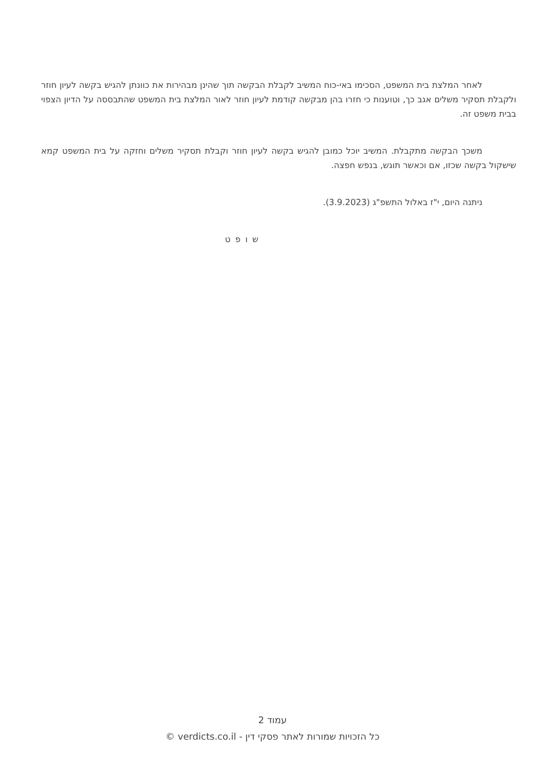לאחר המלצת בית המשפט, הסכימו באי-כוח המשיב לקבלת הבקשה תוך שהינן מבהירות את כוונתן להגיש בקשה לעיון חוזר ולקבלת תסקיר משלים אגב כך, וטוענות כי חזרו בהן מבקשה קודמת לעיון חוזר לאור המלצת בית המשפט שהתבססה על הדיון הצפוי בבית משפט זה.
משכך הבקשה מתקבלת. המשיב יוכל כמובן להגיש בקשה לעיון חוזר וקבלת תסקיר משלים וחזקה על בית המשפט קמא שישקול בקשה שכזו, אם וכאשר תוגש, בנפש חפצה.
ניתנה היום, י"ז באלול התשפ"ג (3.9.2023).
ש ו פ ט
עמוד 2
כל הזכויות שמורות לאתר פסקי דין - verdicts.co.il ©